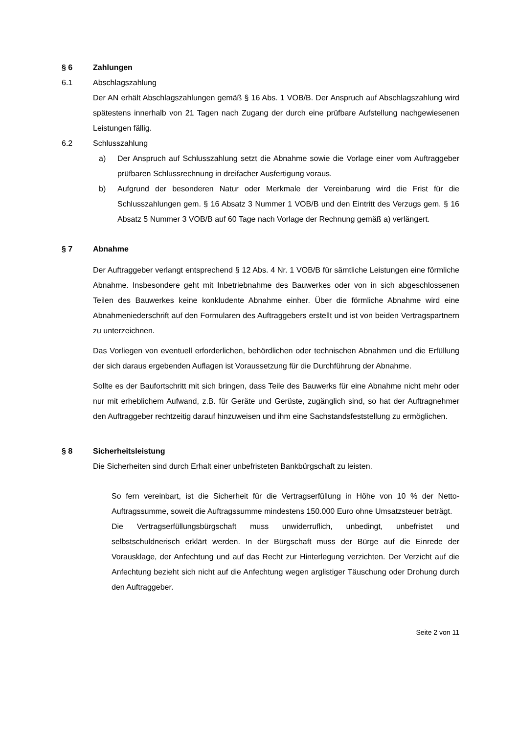§ 6 Zahlungen
6.1 Abschlagszahlung
Der AN erhält Abschlagszahlungen gemäß § 16 Abs. 1 VOB/B. Der Anspruch auf Abschlagszahlung wird spätestens innerhalb von 21 Tagen nach Zugang der durch eine prüfbare Aufstellung nachgewiesenen Leistungen fällig.
6.2 Schlusszahlung
a) Der Anspruch auf Schlusszahlung setzt die Abnahme sowie die Vorlage einer vom Auftraggeber prüfbaren Schlussrechnung in dreifacher Ausfertigung voraus.
b) Aufgrund der besonderen Natur oder Merkmale der Vereinbarung wird die Frist für die Schlusszahlungen gem. § 16 Absatz 3 Nummer 1 VOB/B und den Eintritt des Verzugs gem. § 16 Absatz 5 Nummer 3 VOB/B auf 60 Tage nach Vorlage der Rechnung gemäß a) verlängert.
§ 7 Abnahme
Der Auftraggeber verlangt entsprechend § 12 Abs. 4 Nr. 1 VOB/B für sämtliche Leistungen eine förmliche Abnahme. Insbesondere geht mit Inbetriebnahme des Bauwerkes oder von in sich abgeschlossenen Teilen des Bauwerkes keine konkludente Abnahme einher. Über die förmliche Abnahme wird eine Abnahmeniederschrift auf den Formularen des Auftraggebers erstellt und ist von beiden Vertragspartnern zu unterzeichnen.
Das Vorliegen von eventuell erforderlichen, behördlichen oder technischen Abnahmen und die Erfüllung der sich daraus ergebenden Auflagen ist Voraussetzung für die Durchführung der Abnahme.
Sollte es der Baufortschritt mit sich bringen, dass Teile des Bauwerks für eine Abnahme nicht mehr oder nur mit erheblichem Aufwand, z.B. für Geräte und Gerüste, zugänglich sind, so hat der Auftragnehmer den Auftraggeber rechtzeitig darauf hinzuweisen und ihm eine Sachstandsfeststellung zu ermöglichen.
§ 8 Sicherheitsleistung
Die Sicherheiten sind durch Erhalt einer unbefristeten Bankbürgschaft zu leisten.
So fern vereinbart, ist die Sicherheit für die Vertragserfüllung in Höhe von 10 % der Netto-Auftragssumme, soweit die Auftragssumme mindestens 150.000 Euro ohne Umsatzsteuer beträgt.
Die Vertragserfüllungsbürgschaft muss unwiderruflich, unbedingt, unbefristet und selbstschuldnerisch erklärt werden. In der Bürgschaft muss der Bürge auf die Einrede der Vorausklage, der Anfechtung und auf das Recht zur Hinterlegung verzichten. Der Verzicht auf die Anfechtung bezieht sich nicht auf die Anfechtung wegen arglistiger Täuschung oder Drohung durch den Auftraggeber.
Seite 2 von 11